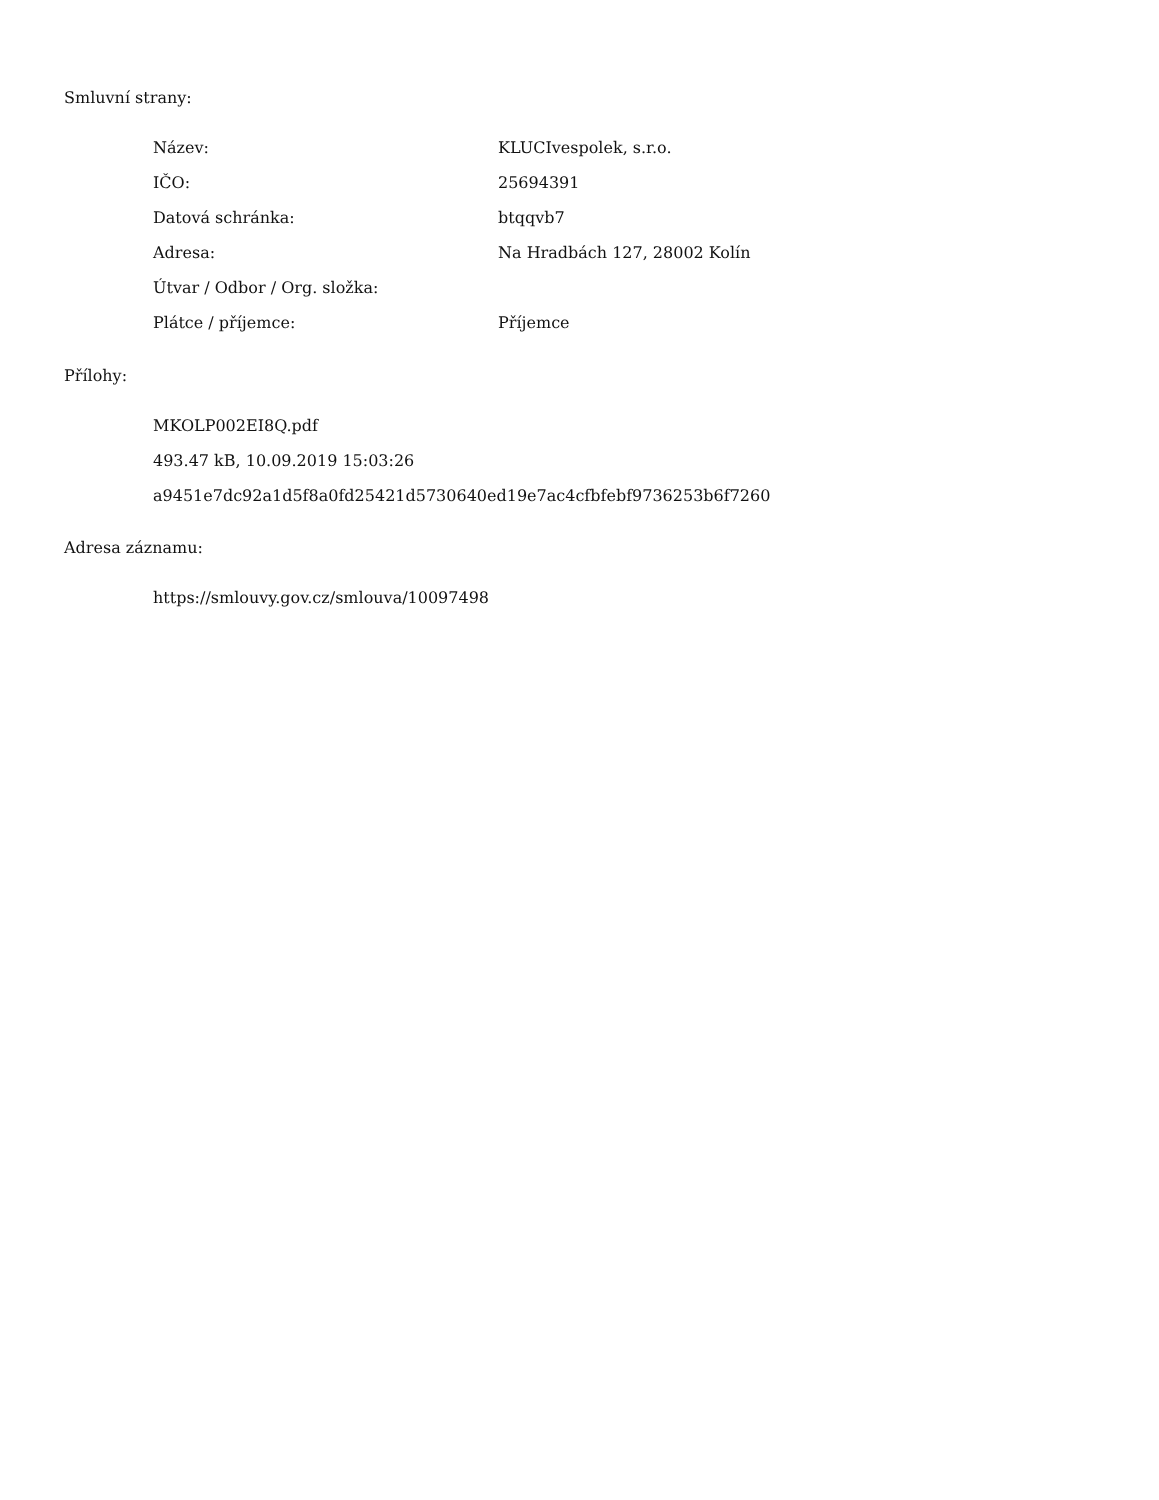Smluvní strany:
Název: KLUCIvespolek, s.r.o.
IČO: 25694391
Datová schránka: btqqvb7
Adresa: Na Hradbách 127, 28002 Kolín
Útvar / Odbor / Org. složka:
Plátce / příjemce: Příjemce
Přílohy:
MKOLP002EI8Q.pdf
493.47 kB, 10.09.2019 15:03:26
a9451e7dc92a1d5f8a0fd25421d5730640ed19e7ac4cfbfebf9736253b6f7260
Adresa záznamu:
https://smlouvy.gov.cz/smlouva/10097498